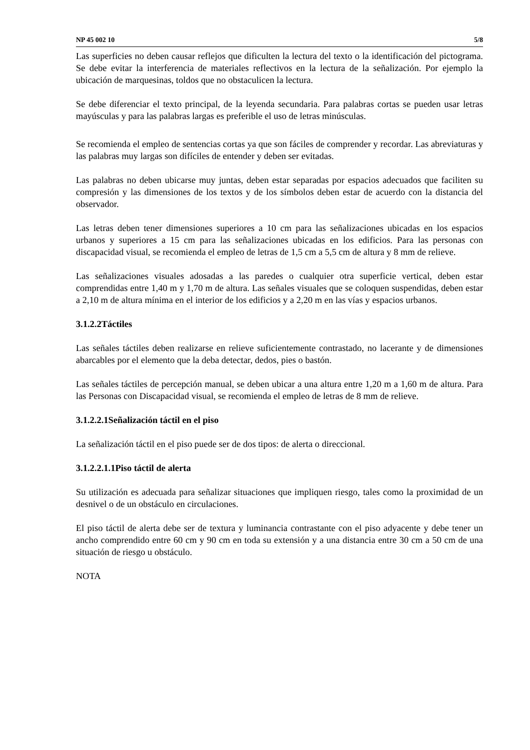NP 45 002 10 5/8
Las superficies no deben causar reflejos que dificulten la lectura del texto o la identificación del pictograma. Se debe evitar la interferencia de materiales reflectivos en la lectura de la señalización. Por ejemplo la ubicación de marquesinas, toldos que no obstaculicen la lectura.
Se debe diferenciar el texto principal, de la leyenda secundaria. Para palabras cortas se pueden usar letras mayúsculas y para las palabras largas es preferible el uso de letras minúsculas.
Se recomienda el empleo de sentencias cortas ya que son fáciles de comprender y recordar. Las abreviaturas y las palabras muy largas son difíciles de entender y deben ser evitadas.
Las palabras no deben ubicarse muy juntas, deben estar separadas por espacios adecuados que faciliten su compresión y las dimensiones de los textos y de los símbolos deben estar de acuerdo con la distancia del observador.
Las letras deben tener dimensiones superiores a 10 cm para las señalizaciones ubicadas en los espacios urbanos y superiores a 15 cm para las señalizaciones ubicadas en los edificios. Para las personas con discapacidad visual, se recomienda el empleo de letras de 1,5 cm a 5,5 cm de altura y 8 mm de relieve.
Las señalizaciones visuales adosadas a las paredes o cualquier otra superficie vertical, deben estar comprendidas entre 1,40 m y 1,70 m de altura. Las señales visuales que se coloquen suspendidas, deben estar a 2,10 m de altura mínima en el interior de los edificios y a 2,20 m en las vías y espacios urbanos.
3.1.2.2Táctiles
Las señales táctiles deben realizarse en relieve suficientemente contrastado, no lacerante y de dimensiones abarcables por el elemento que la deba detectar, dedos, pies o bastón.
Las señales táctiles de percepción manual, se deben ubicar a una altura entre 1,20 m a 1,60 m de altura. Para las Personas con Discapacidad visual, se recomienda el empleo de letras de 8 mm de relieve.
3.1.2.2.1Señalización táctil en el piso
La señalización táctil en el piso puede ser de dos tipos: de alerta o direccional.
3.1.2.2.1.1Piso táctil de alerta
Su utilización es adecuada para señalizar situaciones que impliquen riesgo, tales como la proximidad de un desnivel o de un obstáculo en circulaciones.
El piso táctil de alerta debe ser de textura y luminancia contrastante con el piso adyacente y debe tener un ancho comprendido entre 60 cm y 90 cm en toda su extensión y a una distancia entre 30 cm a 50 cm de una situación de riesgo u obstáculo.
NOTA